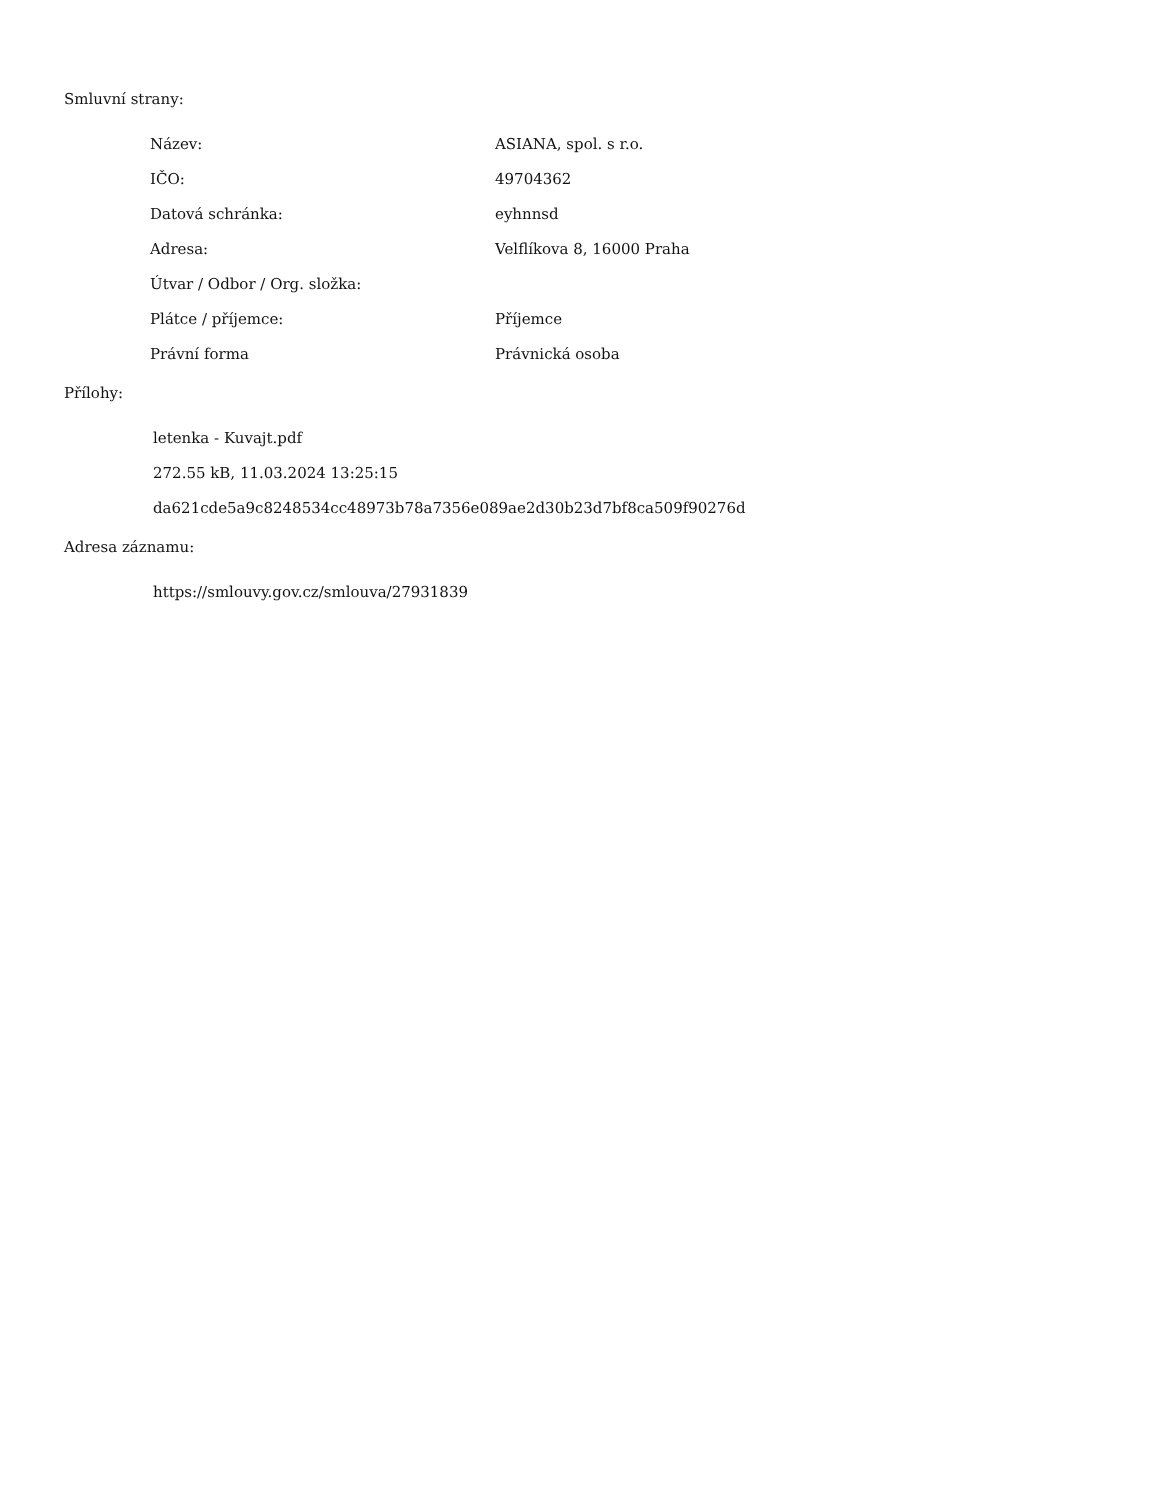Smluvní strany:
| Název: | ASIANA, spol. s r.o. |
| IČO: | 49704362 |
| Datová schránka: | eyhnnsd |
| Adresa: | Velflíkova 8, 16000 Praha |
| Útvar / Odbor / Org. složka: | |
| Plátce / příjemce: | Příjemce |
| Právní forma | Právnická osoba |
Přílohy:
letenka - Kuvajt.pdf
272.55 kB, 11.03.2024 13:25:15
da621cde5a9c8248534cc48973b78a7356e089ae2d30b23d7bf8ca509f90276d
Adresa záznamu:
https://smlouvy.gov.cz/smlouva/27931839